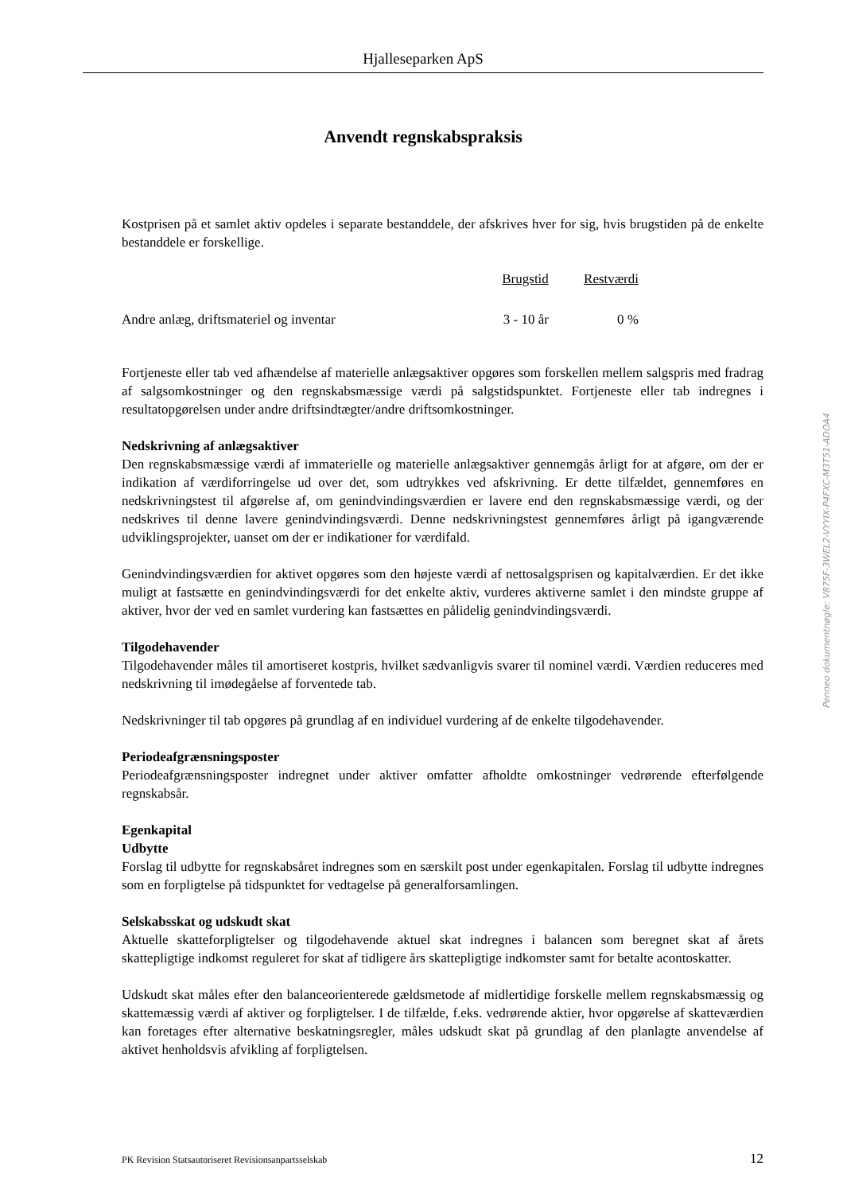Hjalleseparken ApS
Anvendt regnskabspraksis
Kostprisen på et samlet aktiv opdeles i separate bestanddele, der afskrives hver for sig, hvis brugstiden på de enkelte bestanddele er forskellige.
| | Brugstid | Restværdi |
| --- | --- | --- |
| Andre anlæg, driftsmateriel og inventar | 3 - 10 år | 0 % |
Fortjeneste eller tab ved afhændelse af materielle anlægsaktiver opgøres som forskellen mellem salgspris med fradrag af salgsomkostninger og den regnskabsmæssige værdi på salgstidspunktet. Fortjeneste eller tab indregnes i resultatopgørelsen under andre driftsindtægter/andre driftsomkostninger.
Nedskrivning af anlægsaktiver
Den regnskabsmæssige værdi af immaterielle og materielle anlægsaktiver gennemgås årligt for at afgøre, om der er indikation af værdiforringelse ud over det, som udtrykkes ved afskrivning. Er dette tilfældet, gennemføres en nedskrivningstest til afgørelse af, om genindvindingsværdien er lavere end den regnskabsmæssige værdi, og der nedskrives til denne lavere genindvindingsværdi. Denne nedskrivningstest gennemføres årligt på igangværende udviklingsprojekter, uanset om der er indikationer for værdifald.
Genindvindingsværdien for aktivet opgøres som den højeste værdi af nettosalgsprisen og kapitalværdien. Er det ikke muligt at fastsætte en genindvindingsværdi for det enkelte aktiv, vurderes aktiverne samlet i den mindste gruppe af aktiver, hvor der ved en samlet vurdering kan fastsættes en pålidelig genindvindingsværdi.
Tilgodehavender
Tilgodehavender måles til amortiseret kostpris, hvilket sædvanligvis svarer til nominel værdi. Værdien reduceres med nedskrivning til imødegåelse af forventede tab.
Nedskrivninger til tab opgøres på grundlag af en individuel vurdering af de enkelte tilgodehavender.
Periodeafgrænsningsposter
Periodeafgrænsningsposter indregnet under aktiver omfatter afholdte omkostninger vedrørende efterfølgende regnskabsår.
Egenkapital
Udbytte
Forslag til udbytte for regnskabsåret indregnes som en særskilt post under egenkapitalen. Forslag til udbytte indregnes som en forpligtelse på tidspunktet for vedtagelse på generalforsamlingen.
Selskabsskat og udskudt skat
Aktuelle skatteforpligtelser og tilgodehavende aktuel skat indregnes i balancen som beregnet skat af årets skattepligtige indkomst reguleret for skat af tidligere års skattepligtige indkomster samt for betalte acontoskatter.
Udskudt skat måles efter den balanceorienterede gældsmetode af midlertidige forskelle mellem regnskabsmæssig og skattemæssig værdi af aktiver og forpligtelser. I de tilfælde, f.eks. vedrørende aktier, hvor opgørelse af skatteværdien kan foretages efter alternative beskatningsregler, måles udskudt skat på grundlag af den planlagte anvendelse af aktivet henholdsvis afvikling af forpligtelsen.
Penneo dokumentnøgle: V875F-3WEL2-VYYIX-P4FXC-M3T51-ADOA4
PK Revision Statsautoriseret Revisionsanpartsselskab 12